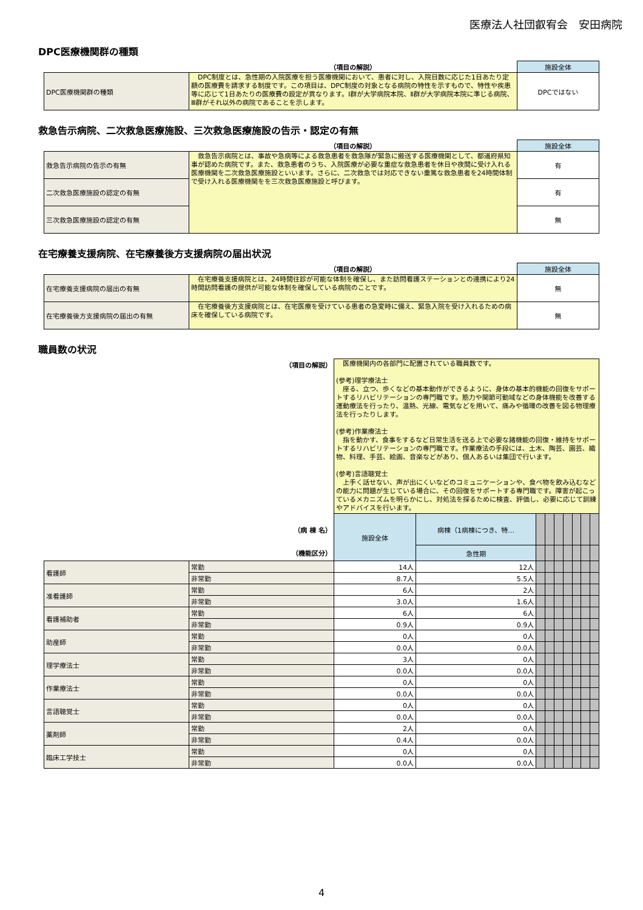医療法人社団叡宥会　安田病院
DPC医療機関群の種類
| | （項目の解説） | 施設全体 |
| DPC医療機関群の種類 | DPC制度とは、急性期の入院医療を担う医療機関において、患者に対し、入院日数に応じた1日あたり定額の医療費を請求する制度です。この項目は、DPC制度の対象となる病院の特性を示すもので、特性や疾患等に応じて1日あたりの医療費の設定が異なります。Ⅰ群が大学病院本院、Ⅱ群が大学病院本院に準じる病院、Ⅲ群がそれ以外の病院であることを示します。 | DPCではない |
救急告示病院、二次救急医療施設、三次救急医療施設の告示・認定の有無
| | （項目の解説） | 施設全体 |
| 救急告示病院の告示の有無 | 救急告示病院とは、事故や急病等による救急患者を救急隊が緊急に搬送する医療機関として、都道府県知事が認めた病院です。また、救急患者のうち、入院医療が必要な重症な救急患者を休日や夜間に受け入れる医療機関を二次救急医療施設といいます。さらに、二次救急では対応できない重篤な救急患者を24時間体制で受け入れる医療機関をを三次救急医療施設と呼びます。 | 有 |
| 二次救急医療施設の認定の有無 | | 有 |
| 三次救急医療施設の認定の有無 | | 無 |
在宅療養支援病院、在宅療養後方支援病院の届出状況
| | （項目の解説） | 施設全体 |
| 在宅療養支援病院の届出の有無 | 在宅療養支援病院とは、24時間往診が可能な体制を確保し、また訪問看護ステーションとの連携により24時間訪問看護の提供が可能な体制を確保している病院のことです。 | 無 |
| 在宅療養後方支援病院の届出の有無 | 在宅療養後方支援病院とは、在宅医療を受けている患者の急変時に備え、緊急入院を受け入れるための病床を確保している病院です。 | 無 |
職員数の状況
| （項目の解説） | | 医療機関内の各部門に配置されている職員数です。 (参考)理学療法士 座る、立つ、歩くなどの基本動作ができるように、身体の基本的機能の回復をサポートするリハビリテーションの専門職です。筋力や関節可動域などの身体機能を改善する運動療法を行ったり、温熱、光線、電気などを用いて、痛みや循環の改善を図る物理療法を行ったりします。 (参考)作業療法士 指を動かす、食事をするなど日常生活を送る上で必要な諸機能の回復・維持をサポートするリハビリテーションの専門職です。作業療法の手段には、土木、陶芸、園芸、織物、料理、手芸、絵画、音楽などがあり、個人あるいは集団で行います。 (参考)言語聴覚士 上手く話せない、声が出にくいなどのコミュニケーションや、食べ物を飲み込むなどの能力に問題が生じている場合に、その回復をサポートする専門職です。障害が起こっているメカニズムを明らかにし、対処法を探るために検査、評価し、必要に応じて訓練やアドバイスを行います。 | | | | | | | | |
| （病 棟 名） | | 施設全体 | 病棟（1病棟につき、特… | | | | | | | |
| （機能区分） | | | 急性期 | | | | | | | |
| 看護師 | 常勤 | 14人 | 12人 | | | | | | | |
| | 非常勤 | 8.7人 | 5.5人 | | | | | | | |
| 准看護師 | 常勤 | 6人 | 2人 | | | | | | | |
| | 非常勤 | 3.0人 | 1.6人 | | | | | | | |
| 看護補助者 | 常勤 | 6人 | 6人 | | | | | | | |
| | 非常勤 | 0.9人 | 0.9人 | | | | | | | |
| 助産師 | 常勤 | 0人 | 0人 | | | | | | | |
| | 非常勤 | 0.0人 | 0.0人 | | | | | | | |
| 理学療法士 | 常勤 | 3人 | 0人 | | | | | | | |
| | 非常勤 | 0.0人 | 0.0人 | | | | | | | |
| 作業療法士 | 常勤 | 0人 | 0人 | | | | | | | |
| | 非常勤 | 0.0人 | 0.0人 | | | | | | | |
| 言語聴覚士 | 常勤 | 0人 | 0人 | | | | | | | |
| | 非常勤 | 0.0人 | 0.0人 | | | | | | | |
| 薬剤師 | 常勤 | 2人 | 0人 | | | | | | | |
| | 非常勤 | 0.4人 | 0.0人 | | | | | | | |
| 臨床工学技士 | 常勤 | 0人 | 0人 | | | | | | | |
| | 非常勤 | 0.0人 | 0.0人 | | | | | | | |
4